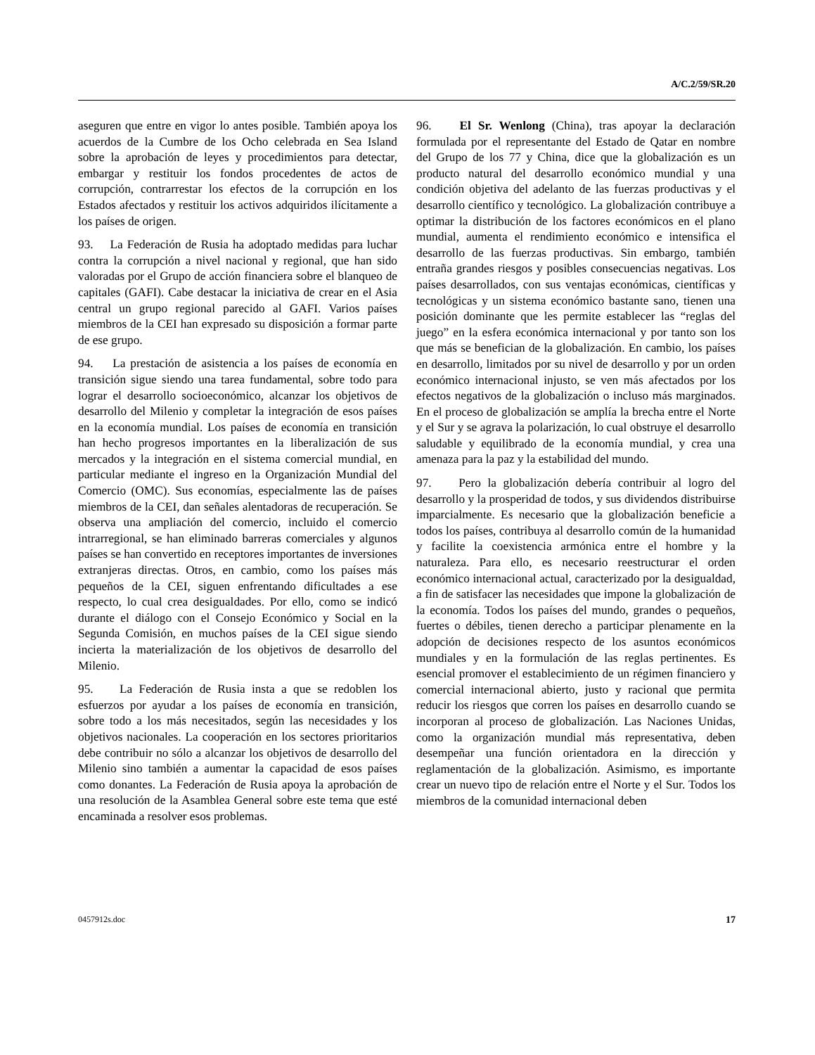A/C.2/59/SR.20
aseguren que entre en vigor lo antes posible. También apoya los acuerdos de la Cumbre de los Ocho celebrada en Sea Island sobre la aprobación de leyes y procedimientos para detectar, embargar y restituir los fondos procedentes de actos de corrupción, contrarrestar los efectos de la corrupción en los Estados afectados y restituir los activos adquiridos ilícitamente a los países de origen.
93. La Federación de Rusia ha adoptado medidas para luchar contra la corrupción a nivel nacional y regional, que han sido valoradas por el Grupo de acción financiera sobre el blanqueo de capitales (GAFI). Cabe destacar la iniciativa de crear en el Asia central un grupo regional parecido al GAFI. Varios países miembros de la CEI han expresado su disposición a formar parte de ese grupo.
94. La prestación de asistencia a los países de economía en transición sigue siendo una tarea fundamental, sobre todo para lograr el desarrollo socioeconómico, alcanzar los objetivos de desarrollo del Milenio y completar la integración de esos países en la economía mundial. Los países de economía en transición han hecho progresos importantes en la liberalización de sus mercados y la integración en el sistema comercial mundial, en particular mediante el ingreso en la Organización Mundial del Comercio (OMC). Sus economías, especialmente las de países miembros de la CEI, dan señales alentadoras de recuperación. Se observa una ampliación del comercio, incluido el comercio intrarregional, se han eliminado barreras comerciales y algunos países se han convertido en receptores importantes de inversiones extranjeras directas. Otros, en cambio, como los países más pequeños de la CEI, siguen enfrentando dificultades a ese respecto, lo cual crea desigualdades. Por ello, como se indicó durante el diálogo con el Consejo Económico y Social en la Segunda Comisión, en muchos países de la CEI sigue siendo incierta la materialización de los objetivos de desarrollo del Milenio.
95. La Federación de Rusia insta a que se redoblen los esfuerzos por ayudar a los países de economía en transición, sobre todo a los más necesitados, según las necesidades y los objetivos nacionales. La cooperación en los sectores prioritarios debe contribuir no sólo a alcanzar los objetivos de desarrollo del Milenio sino también a aumentar la capacidad de esos países como donantes. La Federación de Rusia apoya la aprobación de una resolución de la Asamblea General sobre este tema que esté encaminada a resolver esos problemas.
96. El Sr. Wenlong (China), tras apoyar la declaración formulada por el representante del Estado de Qatar en nombre del Grupo de los 77 y China, dice que la globalización es un producto natural del desarrollo económico mundial y una condición objetiva del adelanto de las fuerzas productivas y el desarrollo científico y tecnológico. La globalización contribuye a optimar la distribución de los factores económicos en el plano mundial, aumenta el rendimiento económico e intensifica el desarrollo de las fuerzas productivas. Sin embargo, también entraña grandes riesgos y posibles consecuencias negativas. Los países desarrollados, con sus ventajas económicas, científicas y tecnológicas y un sistema económico bastante sano, tienen una posición dominante que les permite establecer las “reglas del juego” en la esfera económica internacional y por tanto son los que más se benefician de la globalización. En cambio, los países en desarrollo, limitados por su nivel de desarrollo y por un orden económico internacional injusto, se ven más afectados por los efectos negativos de la globalización o incluso más marginados. En el proceso de globalización se amplía la brecha entre el Norte y el Sur y se agrava la polarización, lo cual obstruye el desarrollo saludable y equilibrado de la economía mundial, y crea una amenaza para la paz y la estabilidad del mundo.
97. Pero la globalización debería contribuir al logro del desarrollo y la prosperidad de todos, y sus dividendos distribuirse imparcialmente. Es necesario que la globalización beneficie a todos los países, contribuya al desarrollo común de la humanidad y facilite la coexistencia armónica entre el hombre y la naturaleza. Para ello, es necesario reestructurar el orden económico internacional actual, caracterizado por la desigualdad, a fin de satisfacer las necesidades que impone la globalización de la economía. Todos los países del mundo, grandes o pequeños, fuertes o débiles, tienen derecho a participar plenamente en la adopción de decisiones respecto de los asuntos económicos mundiales y en la formulación de las reglas pertinentes. Es esencial promover el establecimiento de un régimen financiero y comercial internacional abierto, justo y racional que permita reducir los riesgos que corren los países en desarrollo cuando se incorporan al proceso de globalización. Las Naciones Unidas, como la organización mundial más representativa, deben desempeñar una función orientadora en la dirección y reglamentación de la globalización. Asimismo, es importante crear un nuevo tipo de relación entre el Norte y el Sur. Todos los miembros de la comunidad internacional deben
0457912s.doc 17